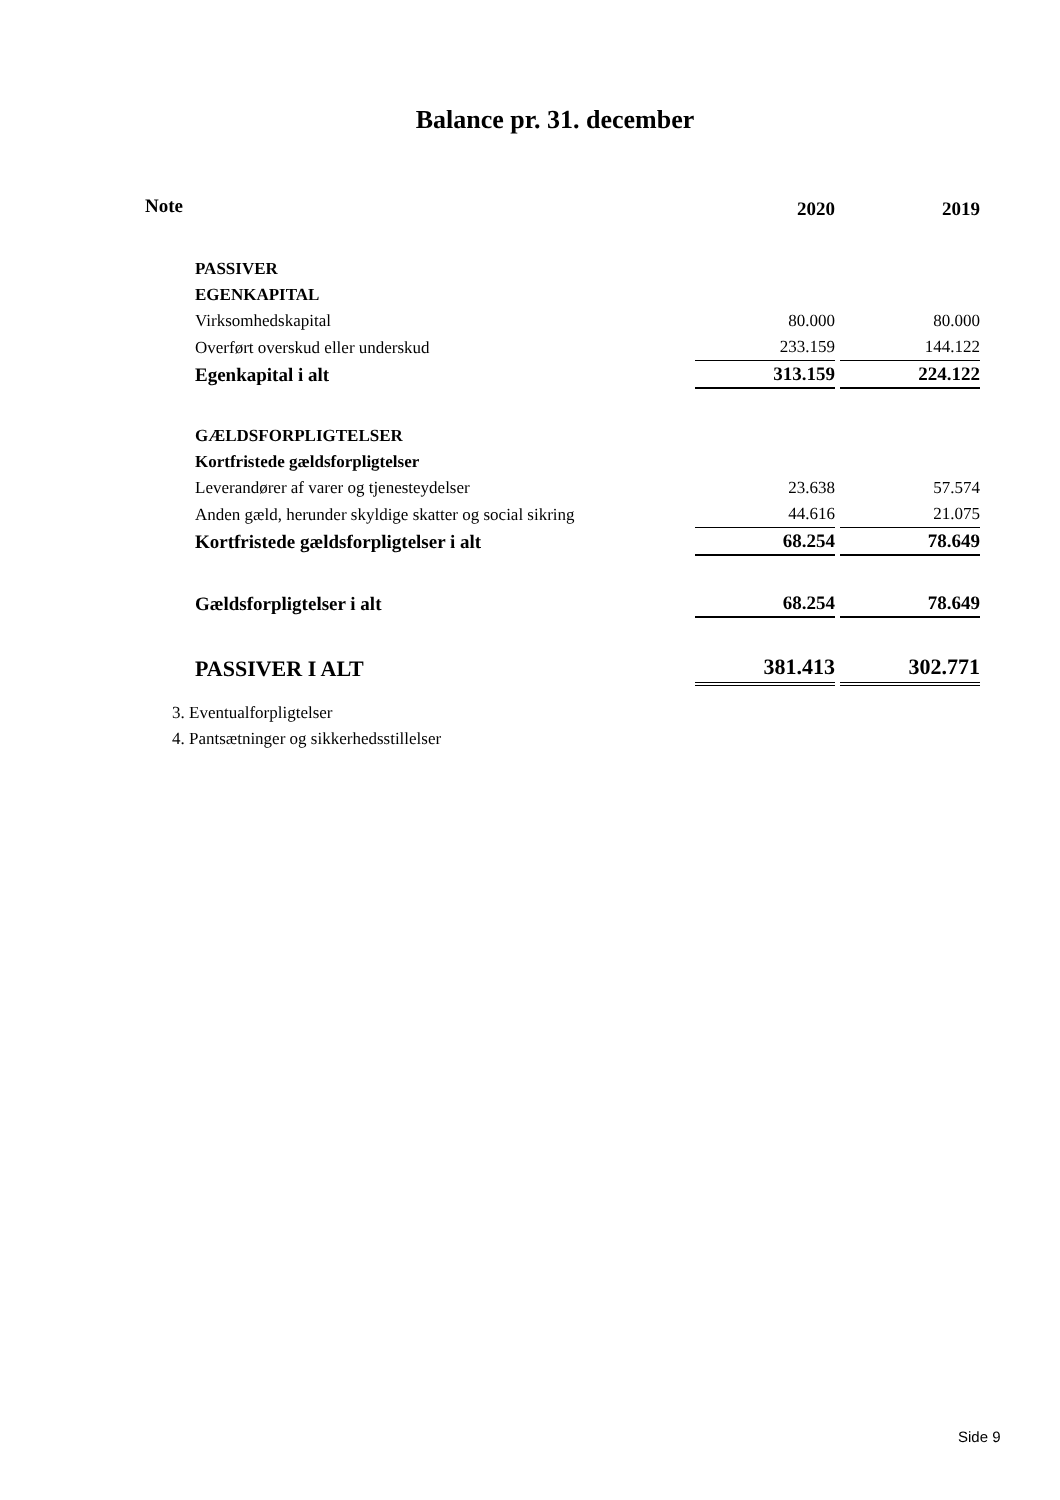Balance pr. 31. december
| Note | | 2020 | | 2019 |
| --- | --- | --- | --- | --- |
| | PASSIVER | | | |
| | EGENKAPITAL | | | |
| | Virksomhedskapital | 80.000 | | 80.000 |
| | Overført overskud eller underskud | 233.159 | | 144.122 |
| | Egenkapital i alt | 313.159 | | 224.122 |
| | GÆLDSFORPLIGTELSER | | | |
| | Kortfristede gældsforpligtelser | | | |
| | Leverandører af varer og tjenesteydelser | 23.638 | | 57.574 |
| | Anden gæld, herunder skyldige skatter og social sikring | 44.616 | | 21.075 |
| | Kortfristede gældsforpligtelser i alt | 68.254 | | 78.649 |
| | Gældsforpligtelser i alt | 68.254 | | 78.649 |
| | PASSIVER I ALT | 381.413 | | 302.771 |
3. Eventualforpligtelser
4. Pantsætninger og sikkerhedsstillelser
Side 9